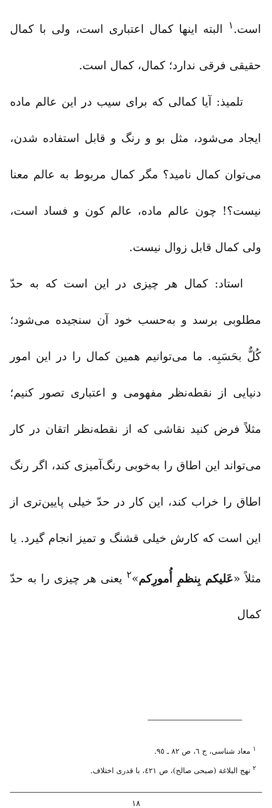است.<sup>۱</sup> البته اینها کمال اعتباری است، ولی با کمال حقیقی فرقی ندارد؛ کمال، کمال است.
تلمیذ: آیا کمالی که برای سیب در این عالم ماده ایجاد می‌شود، مثل بو و رنگ و قابل استفاده شدن، می‌توان کمال نامید؟ مگر کمال مربوط به عالم معنا نیست؟! چون عالم ماده، عالم کون و فساد است، ولی کمال قابل زوال نیست.
استاد: کمال هر چیزی در این است که به حدّ مطلوبی برسد و به‌حسب خود آن سنجیده می‌شود؛ کُلٌّ بحَسَبِه. ما می‌توانیم همین کمال را در این امور دنیایی از نقطه‌نظر مفهومی و اعتباری تصور کنیم؛ مثلاً فرض کنید نقاشی که از نقطه‌نظر اتقان در کار می‌تواند این اطاق را به‌خوبی رنگ‌آمیزی کند، اگر رنگ اطاق را خراب کند، این کار در حدّ خیلی پایین‌تری از این است که کارش خیلی قشنگ و تمیز انجام گیرد. یا مثلاً «عَلیکم بِنظمِ أُمورِکم»<sup>۲</sup> یعنی هر چیزی را به حدّ کمال
<sup>۱</sup> معاد شناسی، ج ٦، ص ٨٢ ـ ٩٥.
<sup>۲</sup> نهج البلاغة (صبحی صالح)، ص ٤٢١، با قدری اختلاف.
١٨